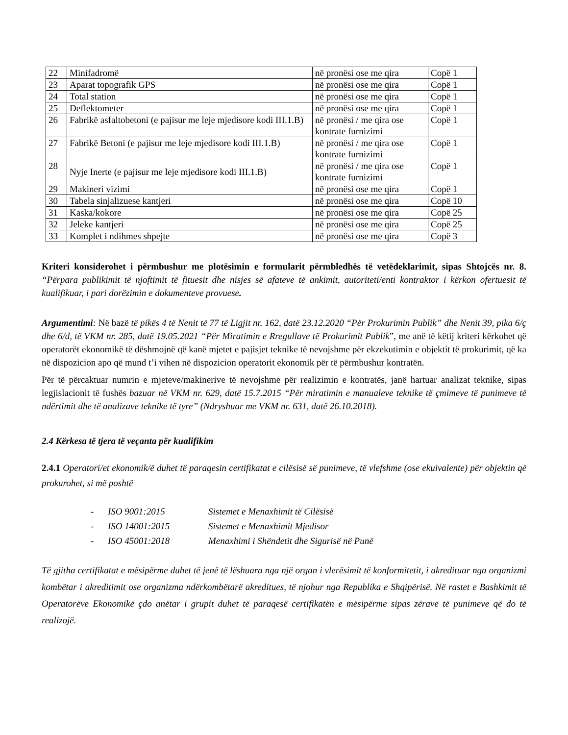| 22 | Minifadromë | në pronësi ose me qira | Copë 1 |
| 23 | Aparat topografik GPS | në pronësi ose me qira | Copë 1 |
| 24 | Total station | në pronësi ose me qira | Copë 1 |
| 25 | Deflektometer | në pronësi ose me qira | Copë 1 |
| 26 | Fabrikë asfaltobetoni (e pajisur me leje mjedisore kodi III.1.B) | në pronësi / me qira ose kontrate furnizimi | Copë 1 |
| 27 | Fabrikë Betoni (e pajisur me leje mjedisore kodi III.1.B) | në pronësi / me qira ose kontrate furnizimi | Copë 1 |
| 28 | Nyje Inerte (e pajisur me leje mjedisore kodi III.1.B) | në pronësi / me qira ose kontrate furnizimi | Copë 1 |
| 29 | Makineri vizimi | në pronësi ose me qira | Copë 1 |
| 30 | Tabela sinjalizuese kantjeri | në pronësi ose me qira | Copë 10 |
| 31 | Kaska/kokore | në pronësi ose me qira | Copë 25 |
| 32 | Jeleke kantjeri | në pronësi ose me qira | Copë 25 |
| 33 | Komplet i ndihmes shpejte | në pronësi ose me qira | Copë 3 |
Kriteri konsiderohet i përmbushur me plotësimin e formularit përmbledhës të vetëdeklarimit, sipas Shtojcës nr. 8. “Përpara publikimit të njoftimit të fituesit dhe nisjes së afateve të ankimit, autoriteti/enti kontraktor i kërkon ofertuesit të kualifikuar, i pari dorëzimin e dokumenteve provuese.
Argumentimi: Në bazë të pikës 4 të Nenit të 77 të Ligjit nr. 162, datë 23.12.2020 “Për Prokurimin Publik” dhe Nenit 39, pika 6/ç dhe 6/d, të VKM nr. 285, datë 19.05.2021 “Për Miratimin e Rregullave të Prokurimit Publik”, me anë të këtij kriteri kërkohet që operatorët ekonomikë të dëshmojnë që kanë mjetet e pajisjet teknike të nevojshme për ekzekutimin e objektit të prokurimit, që ka në dispozicion apo që mund t’i vihen në dispozicion operatorit ekonomik për të përmbushur kontratën.
Për të përcaktuar numrin e mjeteve/makinerive të nevojshme për realizimin e kontratës, janë hartuar analizat teknike, sipas legjislacionit të fushës bazuar në VKM nr. 629, datë 15.7.2015 “Për miratimin e manualeve teknike të çmimeve të punimeve të ndërtimit dhe të analizave teknike të tyre” (Ndryshuar me VKM nr. 631, datë 26.10.2018).
2.4 Kërkesa të tjera të veçanta për kualifikim
2.4.1 Operatori/et ekonomik/ë duhet të paraqesin certifikatat e cilësisë së punimeve, të vlefshme (ose ekuivalente) për objektin që prokurohet, si më poshtë
- ISO 9001:2015 Sistemet e Menaxhimit të Cilësisë
- ISO 14001:2015 Sistemet e Menaxhimit Mjedisor
- ISO 45001:2018 Menaxhimi i Shëndetit dhe Sigurisë në Punë
Të gjitha certifikatat e mësipërme duhet të jenë të lëshuara nga një organ i vlerësimit të konformitetit, i akredituar nga organizmi kombëtar i akreditimit ose organizma ndërkombëtarë akreditues, të njohur nga Republika e Shqipërisë. Në rastet e Bashkimit të Operatorëve Ekonomikë çdo anëtar i grupit duhet të paraqesë certifikatën e mësipërme sipas zërave të punimeve që do të realizojë.